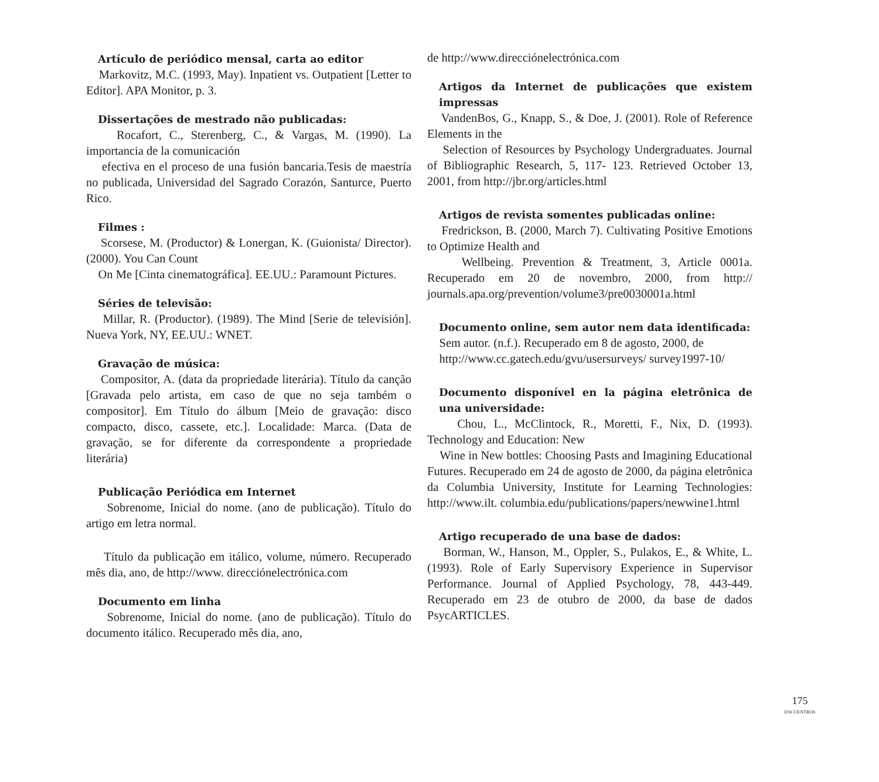Artículo de periódico mensal, carta ao editor
Markovitz, M.C. (1993, May). Inpatient vs. Outpatient [Letter to Editor]. APA Monitor, p. 3.
Dissertações de mestrado não publicadas:
Rocafort, C., Sterenberg, C., & Vargas, M. (1990). La importancia de la comunicación
efectiva en el proceso de una fusión bancaria.Tesis de maestría no publicada, Universidad del Sagrado Corazón, Santurce, Puerto Rico.
Filmes :
Scorsese, M. (Productor) & Lonergan, K. (Guionista/ Director). (2000). You Can Count
On Me [Cinta cinematográfica]. EE.UU.: Paramount Pictures.
Séries de televisão:
Millar, R. (Productor). (1989). The Mind [Serie de televisión]. Nueva York, NY, EE.UU.: WNET.
Gravação de música:
Compositor, A. (data da propriedade literária). Título da canção [Gravada pelo artista, em caso de que no seja também o compositor]. Em Título do álbum [Meio de gravação: disco compacto, disco, cassete, etc.]. Localidade: Marca. (Data de gravação, se for diferente da correspondente a propriedade literária)
Publicação Periódica em Internet
Sobrenome, Inicial do nome. (ano de publicação). Título do artigo em letra normal.
Título da publicação em itálico, volume, número. Recuperado mês dia, ano, de http://www. direcciónelectrónica.com
Documento em linha
Sobrenome, Inicial do nome. (ano de publicação). Título do documento itálico. Recuperado mês dia, ano,
de http://www.direcciónelectrónica.com
Artigos da Internet de publicações que existem impressas
VandenBos, G., Knapp, S., & Doe, J. (2001). Role of Reference Elements in the
Selection of Resources by Psychology Undergraduates. Journal of Bibliographic Research, 5, 117- 123. Retrieved October 13, 2001, from http://jbr.org/articles.html
Artigos de revista somentes publicadas online:
Fredrickson, B. (2000, March 7). Cultivating Positive Emotions to Optimize Health and
Wellbeing. Prevention & Treatment, 3, Article 0001a. Recuperado em 20 de novembro, 2000, from http:// journals.apa.org/prevention/volume3/pre0030001a.html
Documento online, sem autor nem data identificada:
Sem autor. (n.f.). Recuperado em 8 de agosto, 2000, de
http://www.cc.gatech.edu/gvu/usersurveys/ survey1997-10/
Documento disponível en la página eletrônica de una universidade:
Chou, L., McClintock, R., Moretti, F., Nix, D. (1993). Technology and Education: New
Wine in New bottles: Choosing Pasts and Imagining Educational Futures. Recuperado em 24 de agosto de 2000, da página eletrônica da Columbia University, Institute for Learning Technologies: http://www.ilt. columbia.edu/publications/papers/newwine1.html
Artigo recuperado de una base de dados:
Borman, W., Hanson, M., Oppler, S., Pulakos, E., & White, L. (1993). Role of Early Supervisory Experience in Supervisor Performance. Journal of Applied Psychology, 78, 443-449. Recuperado em 23 de otubro de 2000, da base de dados PsycARTICLES.
175
ENCUENTROS